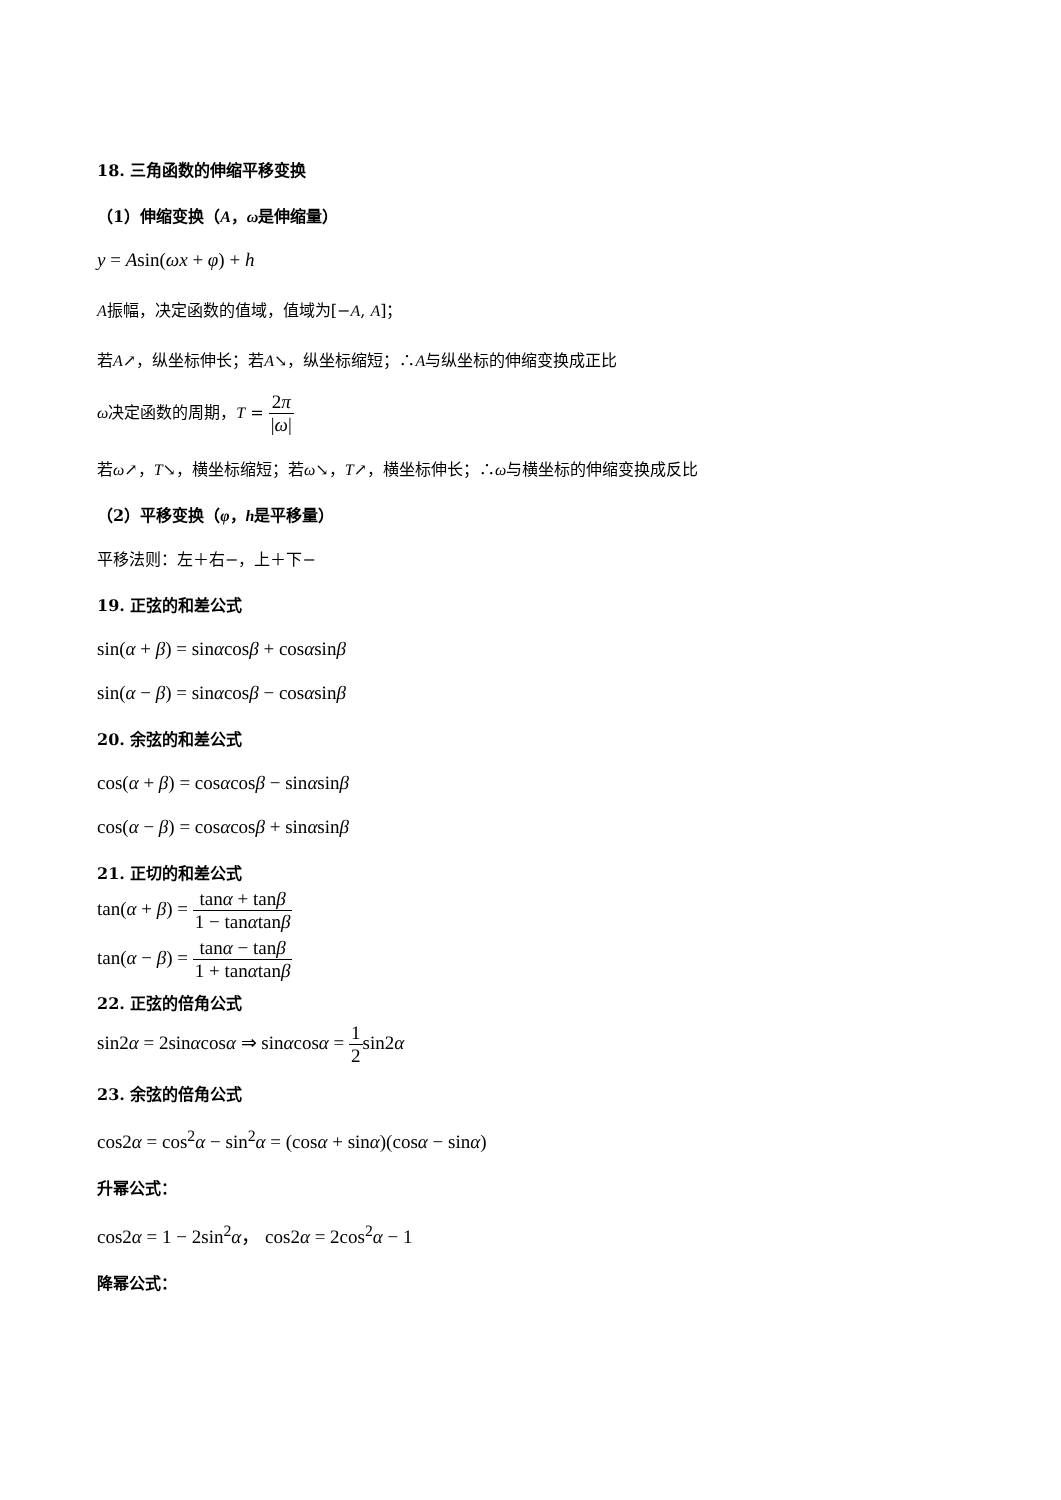18. 三角函数的伸缩平移变换
（1）伸缩变换（A，ω是伸缩量）
y = Asin(ωx + φ) + h
A振幅，决定函数的值域，值域为[−A, A]；
若A↗，纵坐标伸长；若A↘，纵坐标缩短；∴A与纵坐标的伸缩变换成正比
ω决定函数的周期，T = 2π |ω|
若ω↗，T↘，横坐标缩短；若ω↘，T↗，横坐标伸长；∴ω与横坐标的伸缩变换成反比
（2）平移变换（φ，h是平移量）
平移法则：左＋右−，上＋下−
19. 正弦的和差公式
sin(α + β) = sinαcosβ + cosαsinβ
sin(α − β) = sinαcosβ − cosαsinβ
20. 余弦的和差公式
cos(α + β) = cosαcosβ − sinαsinβ
cos(α − β) = cosαcosβ + sinαsinβ
21. 正切的和差公式
tan(α + β) = tanα + tanβ 1 − tanαtanβ
tan(α − β) = tanα − tanβ 1 + tanαtanβ
22. 正弦的倍角公式
sin2α = 2sinαcosα ⇒ sinαcosα = 1 2sin2α
23. 余弦的倍角公式
cos2α = cos<sup>2</sup>α − sin<sup>2</sup>α = (cosα + sinα)(cosα − sinα)
升幂公式：
cos2α = 1 − 2sin<sup>2</sup>α， cos2α = 2cos<sup>2</sup>α − 1
降幂公式：